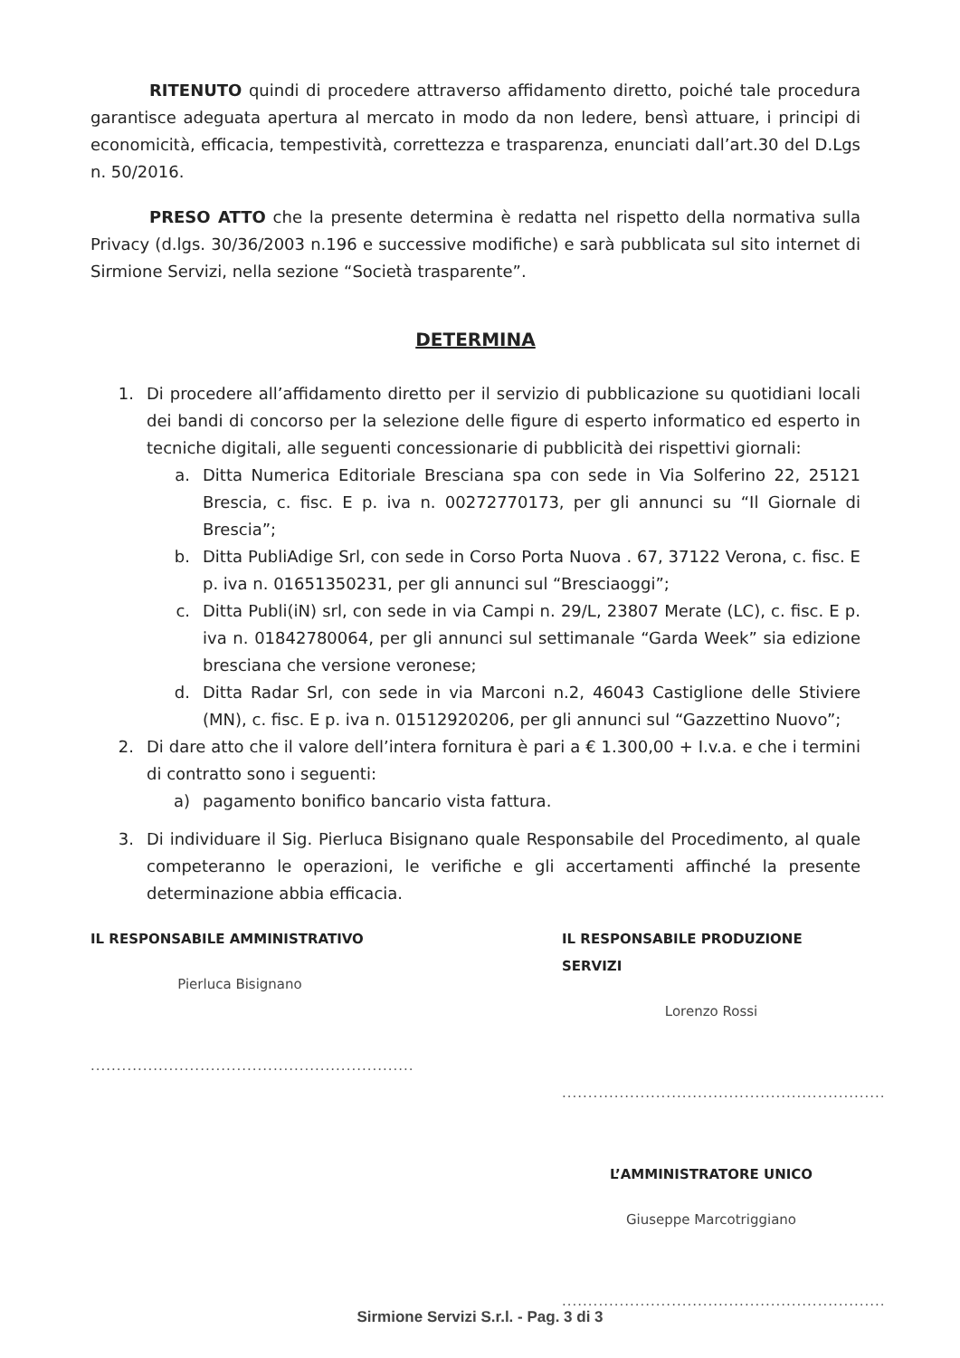RITENUTO quindi di procedere attraverso affidamento diretto, poiché tale procedura garantisce adeguata apertura al mercato in modo da non ledere, bensì attuare, i principi di economicità, efficacia, tempestività, correttezza e trasparenza, enunciati dall’art.30 del D.Lgs n. 50/2016.
PRESO ATTO che la presente determina è redatta nel rispetto della normativa sulla Privacy (d.lgs. 30/36/2003 n.196 e successive modifiche) e sarà pubblicata sul sito internet di Sirmione Servizi, nella sezione “Società trasparente”.
DETERMINA
1. Di procedere all’affidamento diretto per il servizio di pubblicazione su quotidiani locali dei bandi di concorso per la selezione delle figure di esperto informatico ed esperto in tecniche digitali, alle seguenti concessionarie di pubblicità dei rispettivi giornali:
a. Ditta Numerica Editoriale Bresciana spa con sede in Via Solferino 22, 25121 Brescia, c. fisc. E p. iva n. 00272770173, per gli annunci su “Il Giornale di Brescia”;
b. Ditta PubliAdige Srl, con sede in Corso Porta Nuova . 67, 37122 Verona, c. fisc. E p. iva n. 01651350231, per gli annunci sul “Bresciaoggi”;
c. Ditta Publi(iN) srl, con sede in via Campi n. 29/L, 23807 Merate (LC), c. fisc. E p. iva n. 01842780064, per gli annunci sul settimanale “Garda Week” sia edizione bresciana che versione veronese;
d. Ditta Radar Srl, con sede in via Marconi n.2, 46043 Castiglione delle Stiviere (MN), c. fisc. E p. iva n. 01512920206, per gli annunci sul “Gazzettino Nuovo”;
2. Di dare atto che il valore dell’intera fornitura è pari a € 1.300,00 + I.v.a. e che i termini di contratto sono i seguenti:
a) pagamento bonifico bancario vista fattura.
3. Di individuare il Sig. Pierluca Bisignano quale Responsabile del Procedimento, al quale competeranno le operazioni, le verifiche e gli accertamenti affinché la presente determinazione abbia efficacia.
IL RESPONSABILE AMMINISTRATIVO
Pierluca Bisignano
..............................................................
IL RESPONSABILE PRODUZIONE SERVIZI
Lorenzo Rossi
..............................................................
L’AMMINISTRATORE UNICO
Giuseppe Marcotriggiano
..............................................................
Sirmione Servizi S.r.l. - Pag. 3 di 3